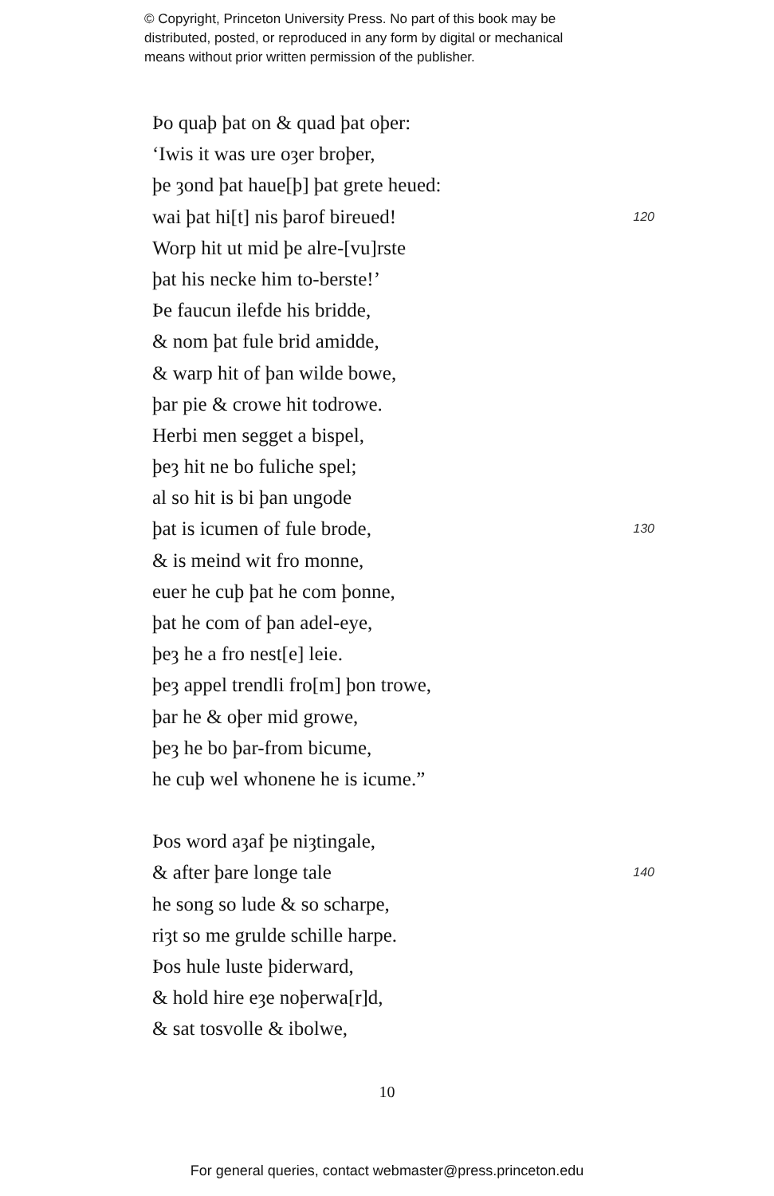© Copyright, Princeton University Press. No part of this book may be
distributed, posted, or reproduced in any form by digital or mechanical
means without prior written permission of the publisher.
Þo quaþ þat on & quad þat oþer:
‘Iwis it was ure oȝer broþer,
þe ȝond þat haue[þ] þat grete heued:
wai þat hi[t] nis þarof bireued! 120
Worp hit ut mid þe alre-[vu]rste
þat his necke him to-berste!’
Þe faucun ilefde his bridde,
& nom þat fule brid amidde,
& warp hit of þan wilde bowe,
þar pie & crowe hit todrowe.
Herbi men segget a bispel,
þeȝ hit ne bo fuliche spel;
al so hit is bi þan ungode
þat is icumen of fule brode, 130
& is meind wit fro monne,
euer he cuþ þat he com þonne,
þat he com of þan adel-eye,
þeȝ he a fro nest[e] leie.
þeȝ appel trendli fro[m] þon trowe,
þar he & oþer mid growe,
þeȝ he bo þar-from bicume,
he cuþ wel whonene he is icume.”
Þos word aȝaf þe niȝtingale,
& after þare longe tale 140
he song so lude & so scharpe,
riȝt so me grulde schille harpe.
Þos hule luste þiderward,
& hold hire eȝe noþerwa[r]d,
& sat tosvolle & ibolwe,
10
For general queries, contact webmaster@press.princeton.edu